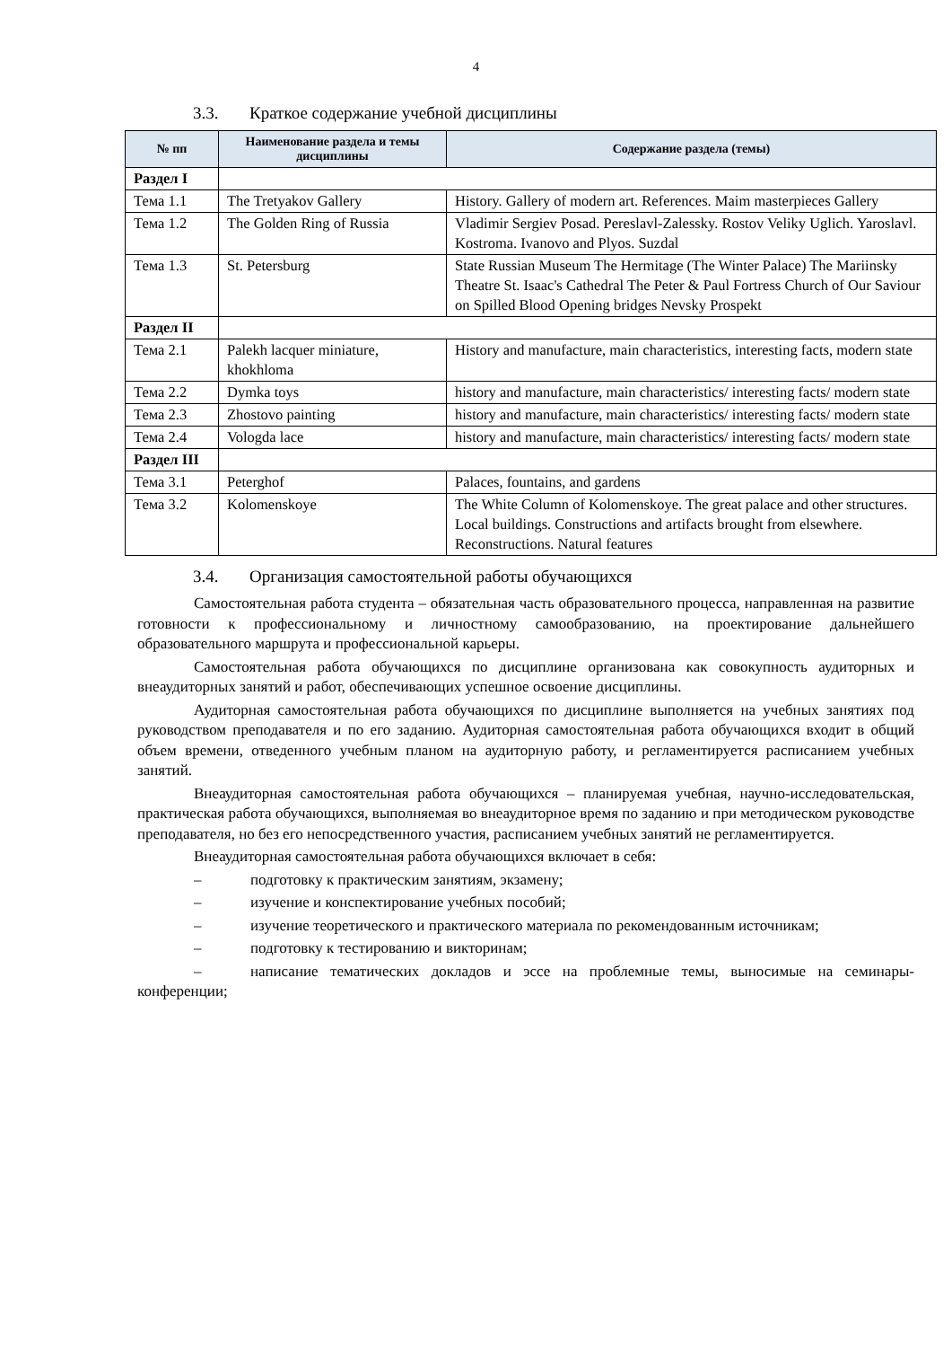4
3.3. Краткое содержание учебной дисциплины
| № пп | Наименование раздела и темы дисциплины | Содержание раздела (темы) |
| --- | --- | --- |
| Раздел I | | |
| Тема 1.1 | The Tretyakov Gallery | History. Gallery of modern art. References. Maim masterpieces Gallery |
| Тема 1.2 | The Golden Ring of Russia | Vladimir Sergiev Posad. Pereslavl-Zalessky. Rostov Veliky Uglich. Yaroslavl. Kostroma. Ivanovo and Plyos. Suzdal |
| Тема 1.3 | St. Petersburg | State Russian Museum The Hermitage (The Winter Palace) The Mariinsky Theatre St. Isaac's Cathedral The Peter & Paul Fortress Church of Our Saviour on Spilled Blood Opening bridges Nevsky Prospekt |
| Раздел II | | |
| Тема 2.1 | Palekh lacquer miniature, khokhloma | History and manufacture, main characteristics, interesting facts, modern state |
| Тема 2.2 | Dymka toys | history and manufacture, main characteristics/ interesting facts/ modern state |
| Тема 2.3 | Zhostovo painting | history and manufacture, main characteristics/ interesting facts/ modern state |
| Тема 2.4 | Vologda lace | history and manufacture, main characteristics/ interesting facts/ modern state |
| Раздел III | | |
| Тема 3.1 | Peterghof | Palaces, fountains, and gardens |
| Тема 3.2 | Kolomenskoye | The White Column of Kolomenskoye. The great palace and other structures. Local buildings. Constructions and artifacts brought from elsewhere. Reconstructions. Natural features |
3.4. Организация самостоятельной работы обучающихся
Самостоятельная работа студента – обязательная часть образовательного процесса, направленная на развитие готовности к профессиональному и личностному самообразованию, на проектирование дальнейшего образовательного маршрута и профессиональной карьеры.
Самостоятельная работа обучающихся по дисциплине организована как совокупность аудиторных и внеаудиторных занятий и работ, обеспечивающих успешное освоение дисциплины.
Аудиторная самостоятельная работа обучающихся по дисциплине выполняется на учебных занятиях под руководством преподавателя и по его заданию. Аудиторная самостоятельная работа обучающихся входит в общий объем времени, отведенного учебным планом на аудиторную работу, и регламентируется расписанием учебных занятий.
Внеаудиторная самостоятельная работа обучающихся – планируемая учебная, научно-исследовательская, практическая работа обучающихся, выполняемая во внеаудиторное время по заданию и при методическом руководстве преподавателя, но без его непосредственного участия, расписанием учебных занятий не регламентируется.
Внеаудиторная самостоятельная работа обучающихся включает в себя:
– подготовку к практическим занятиям, экзамену;
– изучение и конспектирование учебных пособий;
– изучение теоретического и практического материала по рекомендованным источникам;
– подготовку к тестированию и викторинам;
– написание тематических докладов и эссе на проблемные темы, выносимые на семинары-конференции;